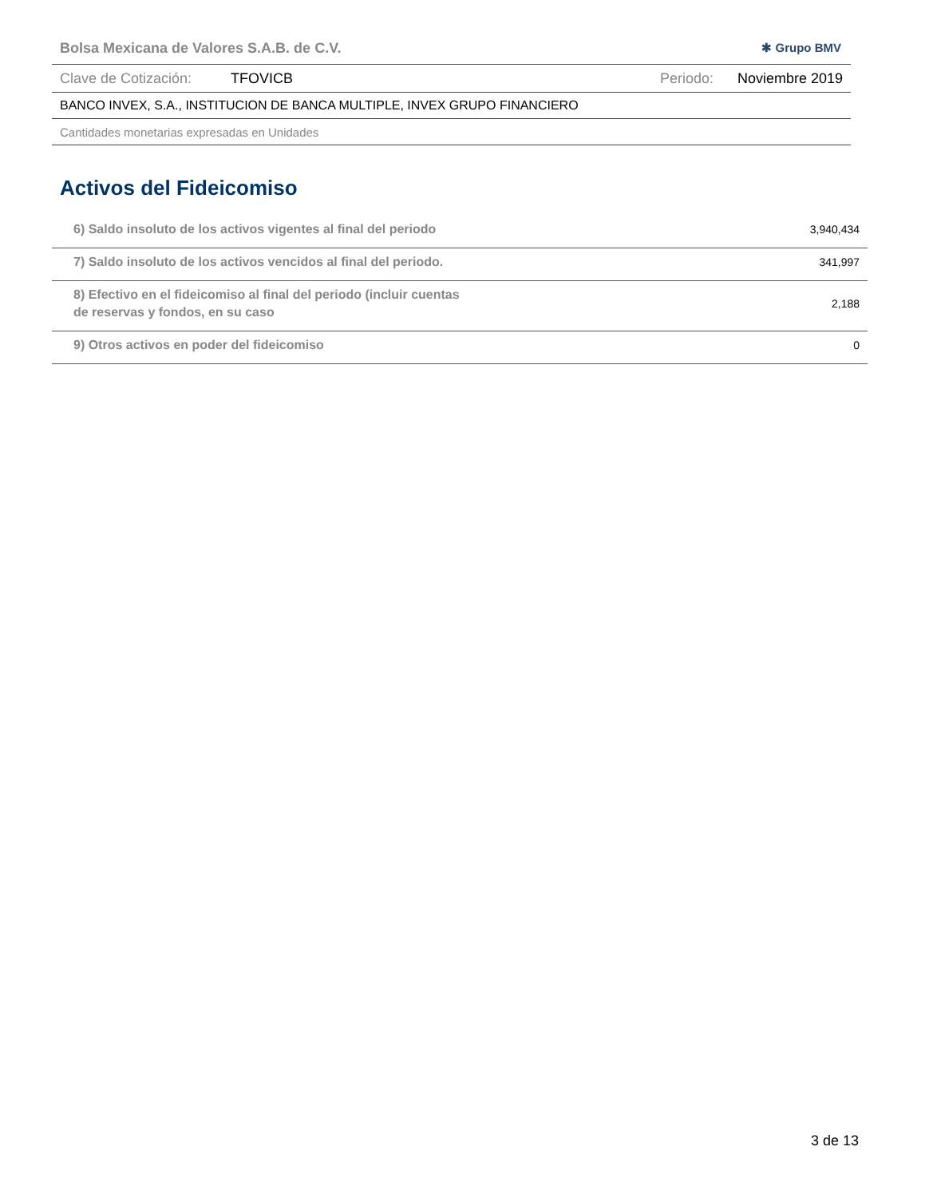Bolsa Mexicana de Valores S.A.B. de C.V. ✱ Grupo BMV
Clave de Cotización: TFOVICB Periodo: Noviembre 2019
BANCO INVEX, S.A., INSTITUCION DE BANCA MULTIPLE, INVEX GRUPO FINANCIERO
Cantidades monetarias expresadas en Unidades
Activos del Fideicomiso
| 6) Saldo insoluto de los activos vigentes al final del periodo | 3,940,434 |
| 7) Saldo insoluto de los activos vencidos al final del periodo. | 341,997 |
| 8) Efectivo en el fideicomiso al final del periodo (incluir cuentas de reservas y fondos, en su caso | 2,188 |
| 9) Otros activos en poder del fideicomiso | 0 |
3 de 13